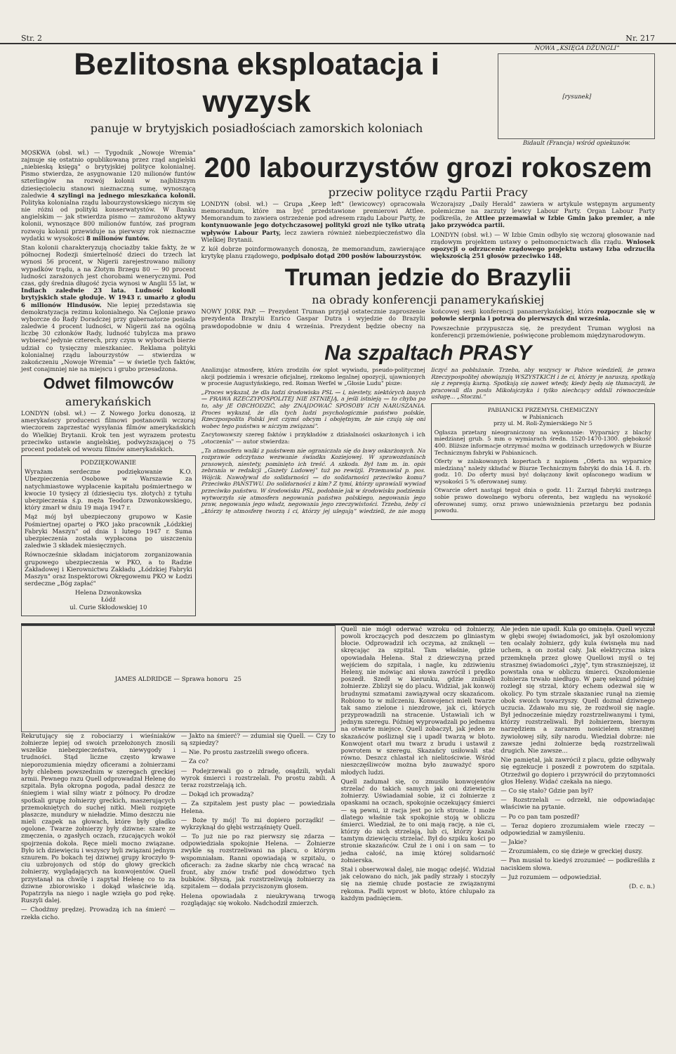Str. 2 Nr. 217
Bezlitosna eksploatacja i wyzysk
panuje w brytyjskich posiadłościach zamorskich koloniach
NOWA „KSIĘGA DŻUNGLI"
[rysunek]
Bidault (Francja) wśród opiekunów.
MOSKWA (obsł. wł.) — Tygodnik „Nowoje Wremia" zajmuje się ostatnio opublikowaną przez rząd angielski „niebieską księgą" o brytyjskiej polityce kolonialnej. Pismo stwierdza, że asygnowanie 120 milionów funtów szterlingów na rozwój kolonii w najbliższym dziesięcioleciu stanowi nieznaczną sumę, wynoszącą zaledwie 4 szylingi na jednego mieszkańca kolonii. Polityka kolonialna rządu labourzystowskiego niczym się nie różni od polityki konserwatystów. W Banku angielskim — jak stwierdza pismo — zamrożono aktywy kolonii, wynoszące 800 milionów funtów, zaś program rozwoju kolonii przewiduje na pierwszy rok nieznaczne wydatki w wysokości 8 milionów funtów.
Stan kolonii charakteryzują chociażby takie fakty, że w północnej Rodezji śmiertelność dzieci do trzech lat wynosi 56 procent, w Nigerii zarejestrowano miliony wypadków trądu, a na Złotym Brzegu 80 — 90 procent ludności zarażonych jest chorobami wenerycznymi. Pod czas, gdy średnia długość życia wynosi w Anglii 55 lat, w Indiach zaledwie 23 lata. Ludność kolonii brytyjskich stale głoduje. W 1943 r. umarło z głodu 6 milionów Hindusów. Nie lepiej przedstawia się demokratyzacja reżimu kolonialnego. Na Cejlonie prawo wyborcze do Rady Doradczej przy gubernatorze posiada zaledwie 4 procent ludności, w Nigerii zaś na ogólną liczbę 30 członków Rady, ludność tubylcza ma prawo wybierać jedynie czterech, przy czym w wyborach bierze udział co tysięczny mieszkaniec. Reklama polityki kolonialnej rządu labourzystów — stwierdza w zakończeniu „Nowoje Wremia" — w świetle tych faktów, jest conajmniej nie na miejscu i grubo przesadzona.
Odwet filmowców
amerykańskich
LONDYN (obsł. wł.) — Z Nowego Jorku donoszą, iż amerykańscy producenci filmowi postanowili wczoraj wieczorem zaprzestać wysyłania filmów amerykańskich do Wielkiej Brytanii. Krok ten jest wyrazem protestu przeciwko ustawie angielskiej, podwyższającej o 75 procent podatek od wwozu filmów amerykańskich.
PODZIĘKOWANIE
Wyrażam serdeczne podziękowanie K.O. Ubezpieczenia Osobowe w Warszawie za natychmiastowe wypłacenie kapitału pośmiertnego w kwocie 10 tysięcy zł (dziesięciu tys. złotych) z tytułu ubezpieczenia ś.p. męża Teodora Dzwonkowskiego, który zmarł w dniu 19 maja 1947 r.
Mąż mój był ubezpieczony grupowo w Kasie Pośmiertnej opartej o PKO jako pracownik „Łódzkiej Fabryki Maszyn" od dnia 1 lutego 1947 r. Suma ubezpieczenia została wypłacona po uiszczeniu zaledwie 3 składek miesięcznych.
Równocześnie składam inicjatorom zorganizowania grupowego ubezpieczenia w PKO, a to Radzie Zakładowej i Kierownictwu Zakładu „Łódzkiej Fabryki Maszyn" oraz Inspektorowi Okręgowemu PKO w Łodzi serdeczne „Bóg zapłać"
Helena Dzwonkowska
Łódź
ul. Curie Skłodowskiej 10
200 labourzystów grozi rokoszem
przeciw polityce rządu Partii Pracy
LONDYN (obsł. wł.) — Grupa „Keep left" (lewicowcy) opracowała memorandum, które ma być przedstawione premierowi Attlee. Memorandum to zawiera ostrzeżenie pod adresem rządu Labour Party, że kontynuowanie jego dotychczasowej polityki grozi nie tylko utratą wpływów Labour Party, lecz zawiera również niebezpieczeństwo dla Wielkiej Brytanii.
Z kół dobrze poinformowanych donoszą, że memorandum, zawierające krytykę planu rządowego, podpisało dotąd 200 posłów labourzystów.
Wczorajszy „Daily Herald" zawiera w artykule wstępnym argumenty polemiczne na zarzuty lewicy Labour Party. Organ Labour Party podkreśla, że Attlee przemawiał w Izbie Gmin jako premier, a nie jako przywódca partii.
LONDYN (obsł. wł.) — W Izbie Gmin odbyło się wczoraj głosowanie nad rządowym projektem ustawy o pełnomocnictwach dla rządu. Wniosek opozycji o odrzucenie rządowego projektu ustawy Izba odrzuciła większością 251 głosów przeciwko 148.
Truman jedzie do Brazylii
na obrady konferencji panamerykańskiej
NOWY JORK PAP. — Prezydent Truman przyjął ostatecznie zaproszenie prezydenta Brazylii Enrico Gaspar Dutra i wyjedzie do Brazylii prawdopodobnie w dniu 4 września. Prezydent będzie obecny na końcowej sesji konferencji panamerykańskiej, która rozpocznie się w połowie sierpnia i potrwa do pierwszych dni września.
Powszechnie przypuszcza się, że prezydent Truman wygłosi na konferencji przemówienie, poświęcone problemom międzynarodowym.
Na szpaltach PRASY
Analizując atmosferę, która zrodziła ów splot wywiadu, pseudo-politycznej akcji podziemia i wreszcie oficjalnej, rzekomo legalnej opozycji, ujawnionych w procesie Augustyńskiego, red. Roman Werfel w „Głosie Ludu" pisze:
„Proces wykazał, że dla ludzi środowiska PSL — i, niestety, niektórych innych — PRAWA RZECZYPOSPOLITEJ NIE ISTNIEJĄ, a jeśli istnieją — to chyba po to, aby JE OBCHODZIĆ, aby ZNAJDOWAĆ SPOSOBY ICH NARUSZANIA. Proces wykazał, że dla tych ludzi psychologicznie państwo polskie, Rzeczpospolita Polski jest czymś obcym i obojętnym, że nie czują się oni wobec tego państwa w niczym związani".
Zacytowawszy szereg faktów i przykładów z działalności oskarżonych i ich „otoczenia" — autor stwierdza:
„Ta atmosfera walki z państwem nie ograniczała się do ławy oskarżonych. Na rozprawie odczytano wezwanie świadka Koziejowej. W sprawozdaniach prasowych, niestety, pominięto ich treść. A szkoda. Był tam m. in. opis zebrania w redakcji „Gazety Ludowej" tuż po rewizji. Przemawiał p. pos. Wójcik. Nawoływał do solidarności — do solidarności przeciwko komu? Przeciwko PAŃSTWU. Do solidarności z kim? Z tymi, którzy uprawiali wywiad przeciwko państwu. W środowisku PSL, podobnie jak w środowisku podziemia wytworzyła się atmosfera negowania państwa polskiego, negowania jego praw, negowania jego władz, negowania jego rzeczywistości. Trzeba, żeby ci „którzy tę atmosferę tworzą i ci, którzy jej ulegają" wiedzieli, że nie mogą liczyć na pobłażanie. Trzeba, aby wszyscy w Polsce wiedzieli, że prawa Rzeczypospolitej obowiązują WSZYSTKICH i że ci, którzy je naruszą, spotkają się z represją karną. Spotkają się nawet wtedy, kiedy będą się tłumaczyli, że pracowali dla posła Mikołajczyka i tylko niechcący oddali równocześnie usługę... „Stoczni."
PABIANICKI PRZEMYSŁ CHEMICZNY
w Pabianicach
przy ul. M. Roli-Żymierskiego Nr 5
Ogłasza przetarg nieograniczony na wykonanie: Wyparnicy z blachy miedzianej grub. 5 mm o wymiarach średn. 1520-1470-1300. głębokość 400. Bliższe informacje otrzymać można w godzinach urzędowych w Biurze Technicznym fabryki w Pabianicach.
Oferty w zalakowanych kopertach z napisem „Oferta na wyparnicę miedzianą" należy składać w Biurze Technicznym fabryki do dnia 14. 8. rb. godz. 10. Do oferty musi być dołączony kwit opłaconego wadium w wysokości 5 % oferowanej sumy.
Otwarcie ofert nastąpi tegoż dnia o godz. 11: Zarząd fabryki zastrzega sobie prawo dowolnego wyboru oferenta, bez względu na wysokość oferowanej sumy, oraz prawo unieważnienia przetargu bez podania powodu.
JAMES ALDRIDGE — Sprawa honoru 25
Rekrutujący się z robociarzy i wieśniaków żołnierze lepiej od swoich przełożonych znosili wszelkie niebezpieczeństwa, niewygody i trudności. Stąd liczne często krwawe nieporozumienia między oficerami a żołnierzami były chlebem powszednim w szeregach greckiej armii. Pewnego razu Quell odprowadzał Helenę do szpitala. Była okropna pogoda, padał deszcz ze śniegiem i wiał silny wiatr z północy. Po drodze spotkali grupę żołnierzy greckich, maszerujących przemokniętych do suchej nitki. Mieli rozpięte płaszcze, mundury w nieładzie. Mimo deszczu nie mieli czapek na głowach, które były gładko ogolone. Twarze żołnierzy były dziwne: szare ze zmęczenia, o zgasłych oczach, rzucających wokół spojrzenia dokoła. Ręce mieli mocno związane. Było ich dziewięciu i wszyscy byli związani jednym sznurem. Po bokach tej dziwnej grupy kroczyło 9-ciu uzbrojonych od stóp do głowy greckich żołnierzy, wyglądających na konwojentów. Quell przystanął na chwilę i zapytał Helenę co to za dziwne zbiorowisko i dokąd właściwie idą. Popatrzyła na niego i nagle wzięła go pod rękę. Ruszyli dalej.
— Chodźmy prędzej. Prowadzą ich na śmierć — rzekła cicho.
— Jakto na śmierć? — zdumiał się Quell. — Czy to są szpiedzy?
— Nie. Po prostu zastrzelili swego oficera.
— Za co?
— Podejrzewali go o zdradę, osądzili, wydali wyrok śmierci i rozstrzelali. Po prostu zabili. A teraz rozstrzelają ich.
— Dokąd ich prowadzą?
— Za szpitalem jest pusty plac — powiedziała Helena.
— Boże ty mój! To mi dopiero porządki! — wykrzyknął do głębi wstrząśnięty Quell.
— To już nie po raz pierwszy się zdarza — odpowiedziała spokojnie Helena. — Żołnierze zwykle są rozstrzeliwani na placu, o którym wspomniałam. Ranni opowiadają w szpitalu, o oficerach: za żadne skarby nie chcą wracać na front, aby znów trafić pod dowództwo tych bubków. Słyszą, jak rozstrzeliwują żołnierzy za szpitalem — dodała przyciszonym głosem.
Helena opowiadała z nieukrywaną trwogą rozglądając się wokoło. Nadchodził zmierzch.
Quell nie mógł oderwać wzroku od żołnierzy, powoli kroczących pod deszczem po gliniastym błocie. Odprowadził ich oczyma, aż zniknęli — skręcając za szpital. Tam właśnie, gdzie opowiadała Helena. Stał z dziewczyną przed wejściem do szpitala, i nagle, ku zdziwieniu Heleny, nie mówiąc ani słowa zawrócił i prędko poszedł. Szedł w kierunku, gdzie zniknęli żołnierze. Zbliżył się do placu. Widział, jak konwój brudnymi szmatami zawiązywał oczy skazańcom. Robiono to w milczeniu. Konwojenci mieli twarze tak samo zielone i niezdrowe, jak ci, których przyprowadzili na stracenie. Ustawiali ich w jednym szeregu. Później wyprowadzali po jednemu na otwarte miejsce. Quell zobaczył, jak jeden ze skazańców pośliznął się i upadł twarzą w błoto. Konwojent otarł mu twarz z brudu i ustawił z powrotem w szeregu. Skazańcy usiłowali stać równo. Deszcz chlastał ich nielitościwie. Wśród nieszczęśliwców można było zauważyć sporo młodych ludzi.
Quell zadumał się, co zmusiło konwojentów strzelać do takich samych jak oni dziewięciu żołnierzy. Uświadamiał sobie, iż ci żołnierze z opaskami na oczach, spokojnie oczekujący śmierci — są pewni, iż racja jest po ich stronie. I może dlatego właśnie tak spokojnie stoją w obliczu śmierci. Wiedział, że to oni mają rację, a nie ci, którzy do nich strzelają, lub ci, którzy kazali tamtym dziewięciu strzelać. Był do szpiku kości po stronie skazańców. Czuł że i oni i on sam — to jedna całość, na imię której solidarność żołnierska.
Stał i obserwował dalej, nie mogąc odejść. Widział jak celowano do nich, jak padły strzały i stoczyły się na ziemię chude postacie ze związanymi rękoma. Padli wprost w błoto, które chlupało za każdym padnięciem.
Ale jeden nie upadł. Kula go ominęła. Quell wyczuł w głębi swojej świadomości, jak był oszołomiony ten ocalały żołnierz, gdy kula świsnęła mu nad uchem, a on został cały. Jak elektryczna iskra przemknęła przez głowę Quellowi myśl o tej strasznej świadomości „żyję", tym straszniejszej, iż powstała ona w obliczu śmierci. Oszołomienie żołnierza trwało niedługo. W parę sekund później rozległ się strzał, który echem odezwał się w okolicy. Po tym strzale skazaniec runął na ziemię obok swoich towarzyszy. Quell doznał dziwnego uczucia. Zdawało mu się, że rozdwoił się nagle. Był jednocześnie między rozstrzeliwanymi i tymi, którzy rozstrzeliwali. Był żołnierzem, biernym narzędziem a zarazem nosicielem strasznej żywiołowej siły, siły narodu. Wiedział dobrze: nie zawsze jedni żołnierze będą rozstrzeliwali drugich. Nie zawsze...
Nie pamiętał, jak zawrócił z placu, gdzie odbywały się egzekucje i poszedł z powrotem do szpitala. Otrzeźwił go dopiero i przywrócił do przytomności głos Heleny. Widać czekała na niego.
— Co się stało? Gdzie pan był?
— Rozstrzelali — odrzekł, nie odpowiadając właściwie na pytanie.
— Po co pan tam poszedł?
— Teraz dopiero zrozumiałem wiele rzeczy — odpowiedział w zamyśleniu.
— Jakie?
— Zrozumiałem, co się dzieje w greckiej duszy.
— Pan musiał to kiedyś zrozumieć — podkreśliła z naciskiem słowa.
— Już rozumiem — odpowiedział.
(D. c. n.)